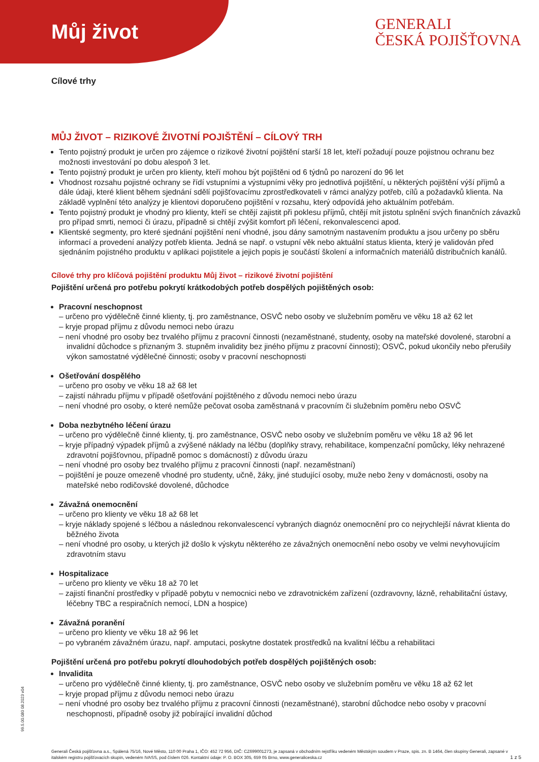Můj život
GENERALI
ČESKÁ POJIŠŤOVNA
Cílové trhy
MŮJ ŽIVOT – RIZIKOVÉ ŽIVOTNÍ POJIŠTĚNÍ – CÍLOVÝ TRH
Tento pojistný produkt je určen pro zájemce o rizikové životní pojištění starší 18 let, kteří požadují pouze pojistnou ochranu bez možnosti investování po dobu alespoň 3 let.
Tento pojistný produkt je určen pro klienty, kteří mohou být pojištěni od 6 týdnů po narození do 96 let
Vhodnost rozsahu pojistné ochrany se řídí vstupními a výstupními věky pro jednotlivá pojištění, u některých pojištění výší příjmů a dále údaji, které klient během sjednání sdělí pojišťovacímu zprostředkovateli v rámci analýzy potřeb, cílů a požadavků klienta. Na základě vyplnění této analýzy je klientovi doporučeno pojištění v rozsahu, který odpovídá jeho aktuálním potřebám.
Tento pojistný produkt je vhodný pro klienty, kteří se chtějí zajistit při poklesu příjmů, chtějí mít jistotu splnění svých finančních závazků pro případ smrti, nemoci či úrazu, případně si chtějí zvýšit komfort při léčení, rekonvalescenci apod.
Klientské segmenty, pro které sjednání pojištění není vhodné, jsou dány samotným nastavením produktu a jsou určeny po sběru informací a provedení analýzy potřeb klienta. Jedná se např. o vstupní věk nebo aktuální status klienta, který je validován před sjednáním pojistného produktu v aplikaci pojistitele a jejich popis je součástí školení a informačních materiálů distribučních kanálů.
Cílové trhy pro klíčová pojištění produktu Můj život – rizikové životní pojištění
Pojištění určená pro potřebu pokrytí krátkodobých potřeb dospělých pojištěných osob:
Pracovní neschopnost
– určeno pro výdělečně činné klienty, tj. pro zaměstnance, OSVČ nebo osoby ve služebním poměru ve věku 18 až 62 let
– kryje propad příjmu z důvodu nemoci nebo úrazu
– není vhodné pro osoby bez trvalého příjmu z pracovní činnosti (nezaměstnané, studenty, osoby na mateřské dovolené, starobní a invalidní důchodce s přiznaným 3. stupněm invalidity bez jiného příjmu z pracovní činnosti); OSVČ, pokud ukončily nebo přerušily výkon samostatné výdělečné činnosti; osoby v pracovní neschopnosti
Ošetřování dospělého
– určeno pro osoby ve věku 18 až 68 let
– zajistí náhradu příjmu v případě ošetřování pojištěného z důvodu nemoci nebo úrazu
– není vhodné pro osoby, o které nemůže pečovat osoba zaměstnaná v pracovním či služebním poměru nebo OSVČ
Doba nezbytného léčení úrazu
– určeno pro výdělečně činné klienty, tj. pro zaměstnance, OSVČ nebo osoby ve služebním poměru ve věku 18 až 96 let
– kryje případný výpadek příjmů a zvýšené náklady na léčbu (doplňky stravy, rehabilitace, kompenzační pomůcky, léky nehrazené zdravotní pojišťovnou, případně pomoc s domácností) z důvodu úrazu
– není vhodné pro osoby bez trvalého příjmu z pracovní činnosti (např. nezaměstnaní)
– pojištění je pouze omezeně vhodné pro studenty, učně, žáky, jiné studující osoby, muže nebo ženy v domácnosti, osoby na mateřské nebo rodičovské dovolené, důchodce
Závažná onemocnění
– určeno pro klienty ve věku 18 až 68 let
– kryje náklady spojené s léčbou a následnou rekonvalescencí vybraných diagnóz onemocnění pro co nejrychlejší návrat klienta do běžného života
– není vhodné pro osoby, u kterých již došlo k výskytu některého ze závažných onemocnění nebo osoby ve velmi nevyhovujícím zdravotním stavu
Hospitalizace
– určeno pro klienty ve věku 18 až 70 let
– zajistí finanční prostředky v případě pobytu v nemocnici nebo ve zdravotnickém zařízení (ozdravovny, lázně, rehabilitační ústavy, léčebny TBC a respiračních nemocí, LDN a hospice)
Závažná poranění
– určeno pro klienty ve věku 18 až 96 let
– po vybraném závažném úrazu, např. amputaci, poskytne dostatek prostředků na kvalitní léčbu a rehabilitaci
Pojištění určená pro potřebu pokrytí dlouhodobých potřeb dospělých pojištěných osob:
Invalidita
– určeno pro výdělečně činné klienty, tj. pro zaměstnance, OSVČ nebo osoby ve služebním poměru ve věku 18 až 62 let
– kryje propad příjmu z důvodu nemoci nebo úrazu
– není vhodné pro osoby bez trvalého příjmu z pracovní činnosti (nezaměstnané), starobní důchodce nebo osoby v pracovní neschopnosti, případně osoby již pobírající invalidní důchod
99.5.00.080 08.2023 v04
Generali Česká pojišťovna a.s., Spálená 75/16, Nové Město, 110 00 Praha 1, IČO: 452 72 956, DIČ: CZ699001273, je zapsaná v obchodním rejstříku vedeném Městským soudem v Praze, spis. zn. B 1464, člen skupiny Generali, zapsané v italském registru pojišťovacích skupin, vedeném IVASS, pod číslem 026. Kontaktní údaje: P. O. BOX 305, 659 05 Brno, www.generaliceska.cz
1 z 5